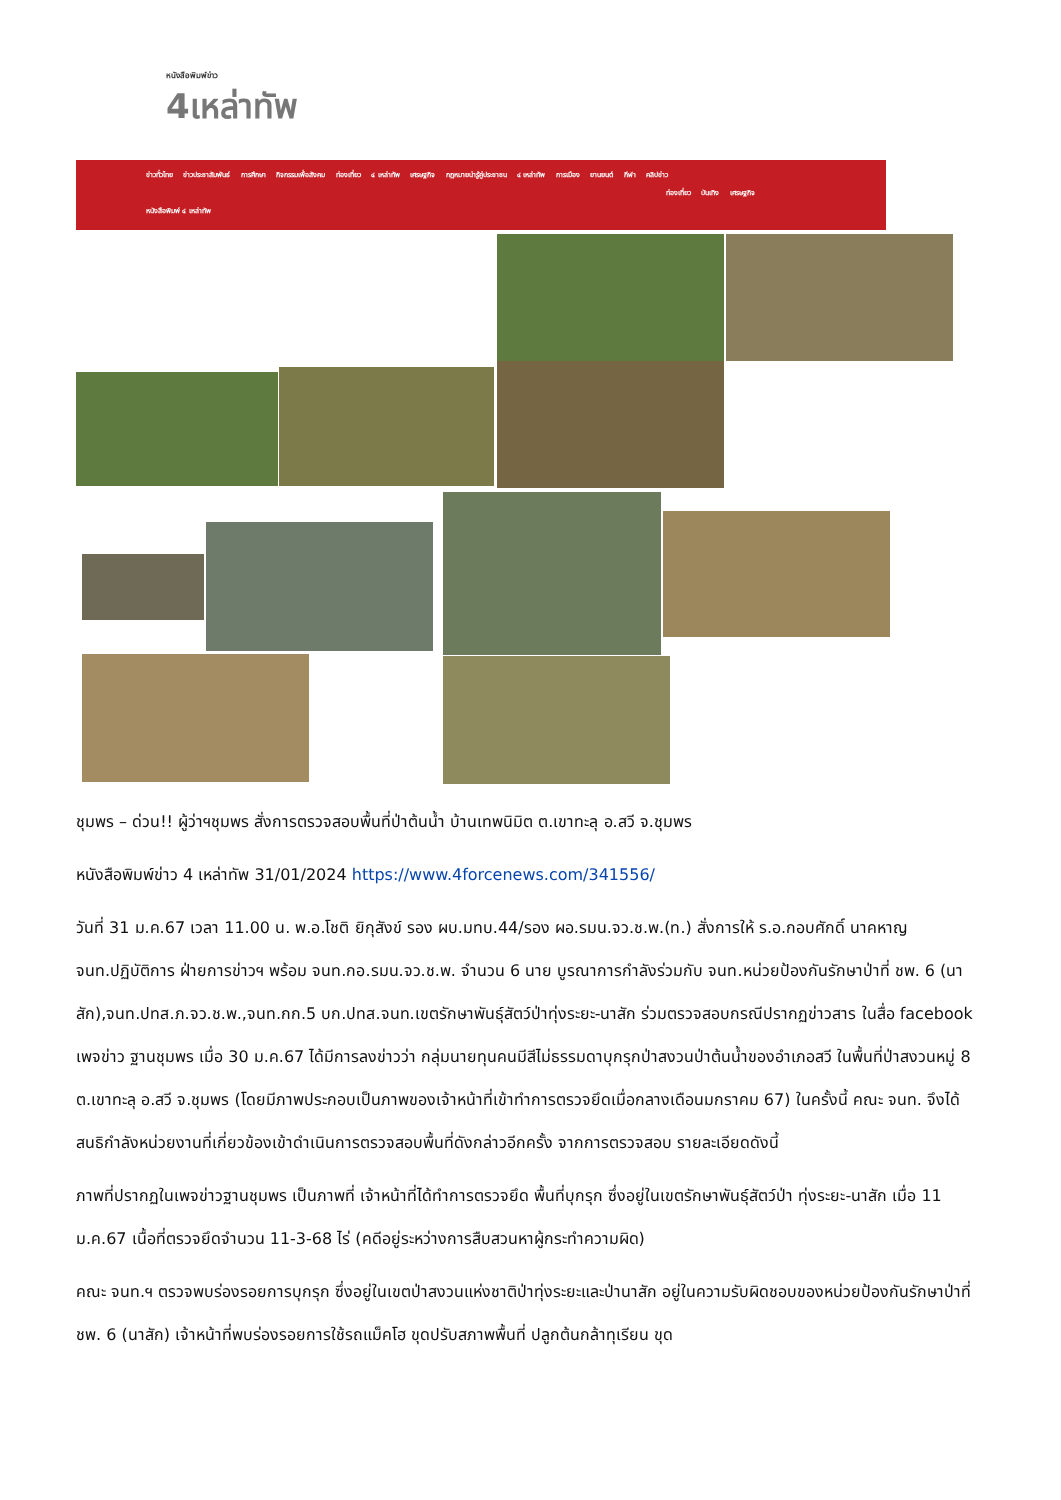หนังสือพิมพ์ข่าว
4เหล่าทัพ
ข่าวทั่วไทย ข่าวประชาสัมพันธ์ การศึกษา กิจกรรมเพื่อสังคม ท่องเที่ยว ๔ เหล่าทัพ เศรษฐกิจ กฎหมายน่ารู้คู่ประชาชน ๔ เหล่าทัพ การเมือง ยานยนต์ กีฬา คลิปข่าว
ท่องเที่ยว บันเทิง เศรษฐกิจ
หนังสือพิมพ์ ๔ เหล่าทัพ
ชุมพร – ด่วน!! ผู้ว่าฯชุมพร สั่งการตรวจสอบพื้นที่ป่าต้นน้ำ บ้านเทพนิมิต ต.เขาทะลุ อ.สวี จ.ชุมพร
หนังสือพิมพ์ข่าว 4 เหล่าทัพ 31/01/2024 https://www.4forcenews.com/341556/
วันที่ 31 ม.ค.67 เวลา 11.00 น. พ.อ.โชติ ยิกุสังข์ รอง ผบ.มทบ.44/รอง ผอ.รมน.จว.ช.พ.(ท.) สั่งการให้ ร.อ.กอบศักดิ์ นาคหาญ จนท.ปฏิบัติการ ฝ่ายการข่าวฯ พร้อม จนท.กอ.รมน.จว.ช.พ. จำนวน 6 นาย บูรณาการกำลังร่วมกับ จนท.หน่วยป้องกันรักษาป่าที่ ชพ. 6 (นาสัก),จนท.ปทส.ภ.จว.ช.พ.,จนท.กก.5 บก.ปทส.จนท.เขตรักษาพันธุ์สัตว์ป่าทุ่งระยะ-นาสัก ร่วมตรวจสอบกรณีปรากฏข่าวสาร ในสื่อ facebook เพจข่าว ฐานชุมพร เมื่อ 30 ม.ค.67 ได้มีการลงข่าวว่า กลุ่มนายทุนคนมีสีไม่ธรรมดาบุกรุกป่าสงวนป่าต้นน้ำของอำเภอสวี ในพื้นที่ป่าสงวนหมู่ 8 ต.เขาทะลุ อ.สวี จ.ชุมพร (โดยมีภาพประกอบเป็นภาพของเจ้าหน้าที่เข้าทำการตรวจยึดเมื่อกลางเดือนมกราคม 67) ในครั้งนี้ คณะ จนท. จึงได้สนธิกำลังหน่วยงานที่เกี่ยวข้องเข้าดำเนินการตรวจสอบพื้นที่ดังกล่าวอีกครั้ง จากการตรวจสอบ รายละเอียดดังนี้
ภาพที่ปรากฏในเพจข่าวฐานชุมพร เป็นภาพที่ เจ้าหน้าที่ได้ทำการตรวจยึด พื้นที่บุกรุก ซึ่งอยู่ในเขตรักษาพันธุ์สัตว์ป่า ทุ่งระยะ-นาสัก เมื่อ 11 ม.ค.67 เนื้อที่ตรวจยึดจำนวน 11-3-68 ไร่ (คดีอยู่ระหว่างการสืบสวนหาผู้กระทำความผิด)
คณะ จนท.ฯ ตรวจพบร่องรอยการบุกรุก ซึ่งอยู่ในเขตป่าสงวนแห่งชาติป่าทุ่งระยะและป่านาสัก อยู่ในความรับผิดชอบของหน่วยป้องกันรักษาป่าที่ ชพ. 6 (นาสัก) เจ้าหน้าที่พบร่องรอยการใช้รถแม็คโฮ ขุดปรับสภาพพื้นที่ ปลูกต้นกล้าทุเรียน ขุด